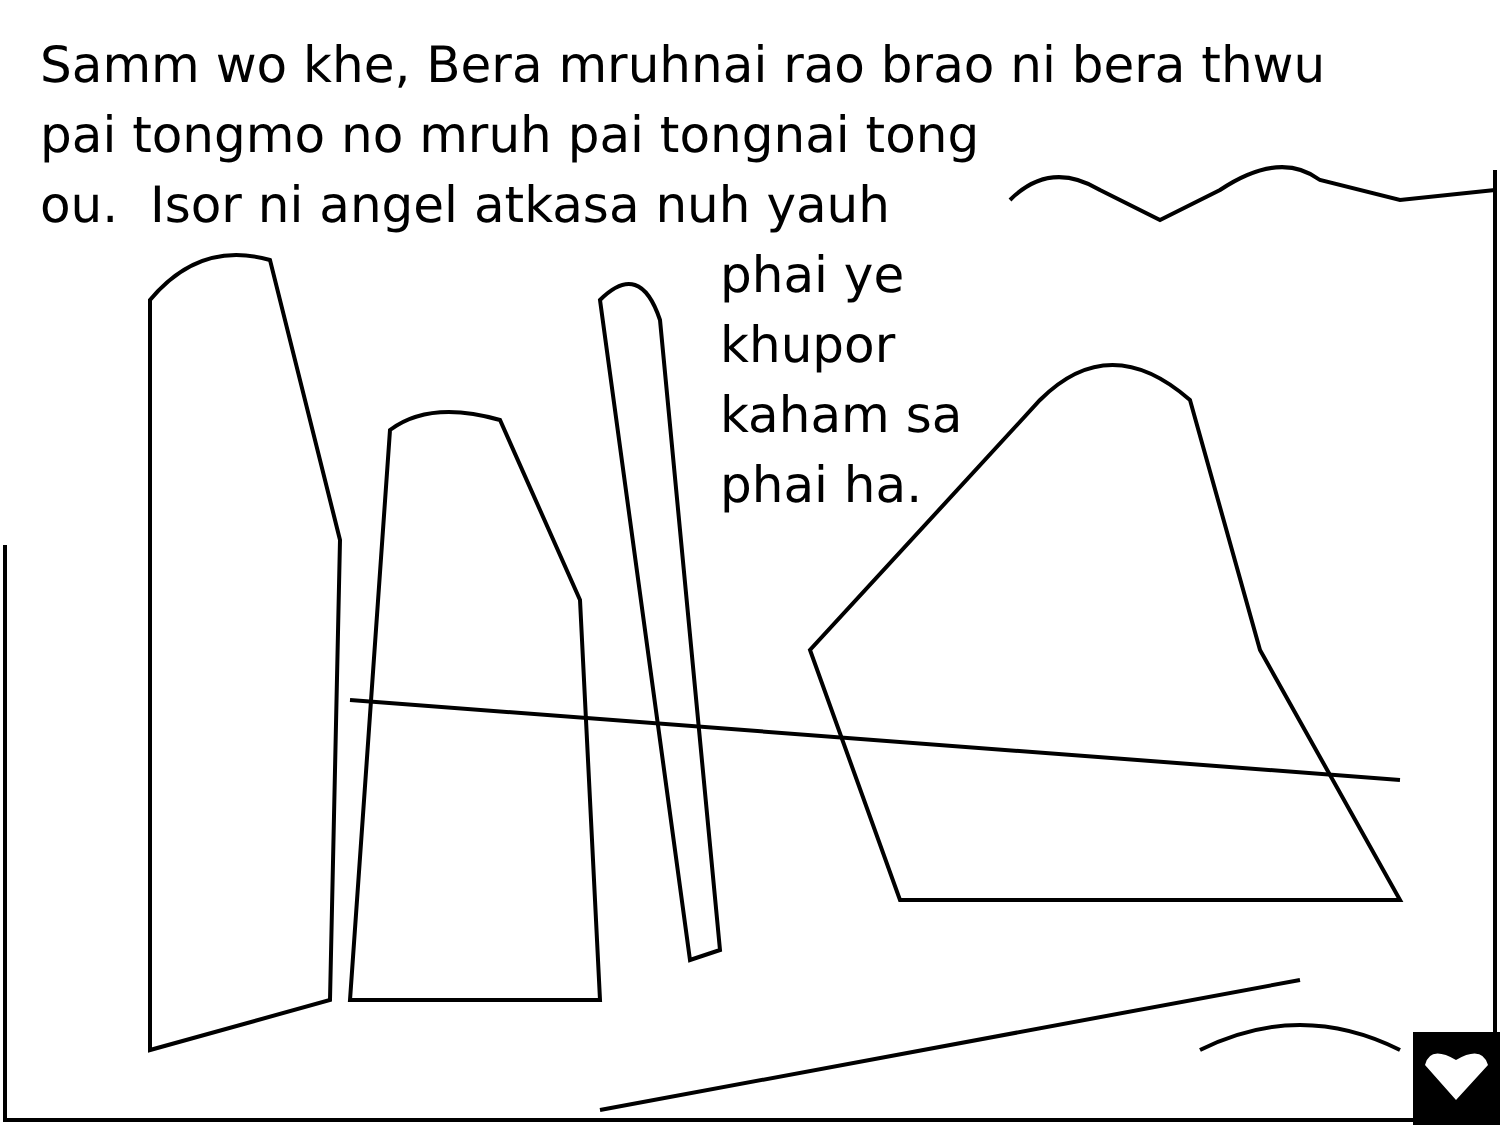Samm wo khe, Bera mruhnai rao brao ni bera thwu
pai tongmo no mruh pai tongnai tong
ou. Isor ni angel atkasa nuh yauh
phai ye
khupor
kaham sa
phai ha.